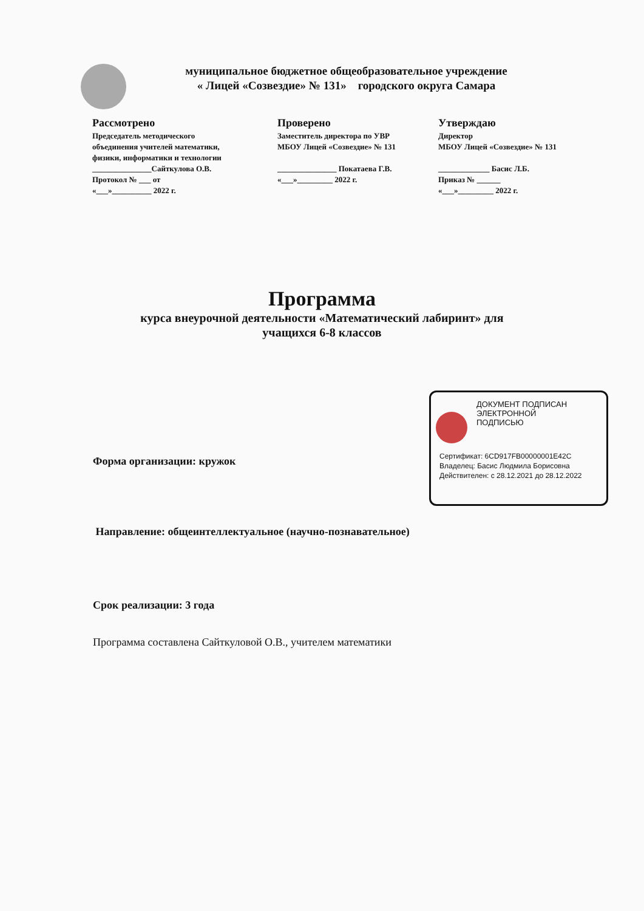муниципальное бюджетное общеобразовательное учреждение
« Лицей «Созвездие» № 131» городского округа Самара
Рассмотрено
Председатель методического
объединения учителей математики,
физики, информатики и технологии
_______________Сайткулова О.В.
Протокол № ___ от
«___»__________ 2022 г.
Проверено
Заместитель директора по УВР
МБОУ Лицей «Созвездие» № 131
_______________ Покатаева Г.В.
«___»_________ 2022 г.
Утверждаю
Директор
МБОУ Лицей «Созвездие» № 131
_____________ Басис Л.Б.
Приказ № ______
«___»_________ 2022 г.
Программа
курса внеурочной деятельности «Математический лабиринт» для
учащихся 6-8 классов
ДОКУМЕНТ ПОДПИСАН
ЭЛЕКТРОННОЙ
ПОДПИСЬЮ
Сертификат: 6CD917FB00000001E42C
Владелец: Басис Людмила Борисовна
Действителен: с 28.12.2021 до 28.12.2022
Форма организации: кружок
Направление: общеинтеллектуальное (научно-познавательное)
Срок реализации: 3 года
Программа составлена Сайткуловой О.В., учителем математики